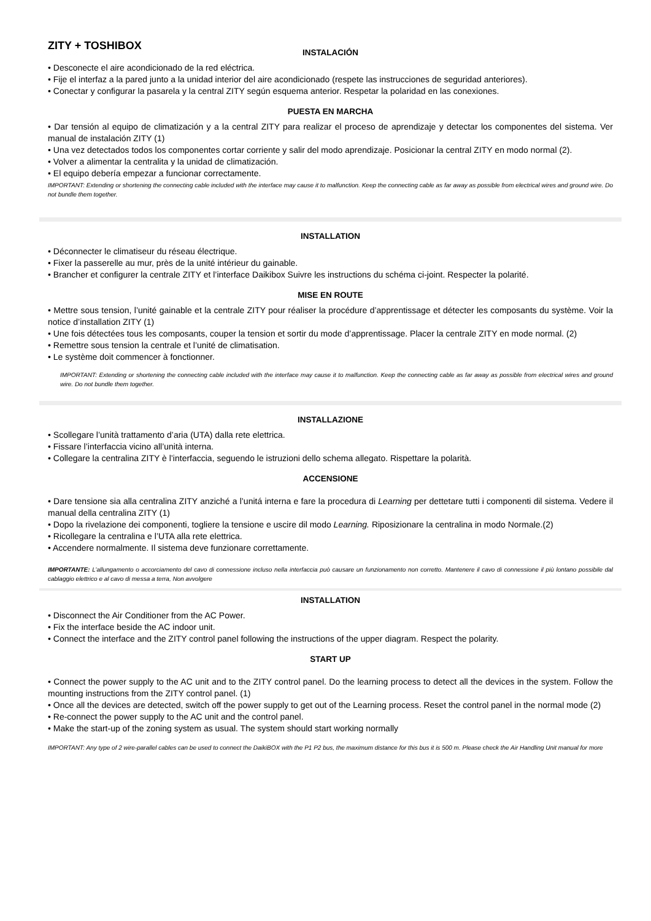ZITY + TOSHIBOX
INSTALACIÓN
• Desconecte el aire acondicionado de la red eléctrica.
• Fije el interfaz a la pared junto a la unidad interior del aire acondicionado (respete las instrucciones de seguridad anteriores).
• Conectar y configurar la pasarela y la central ZITY según esquema anterior. Respetar la polaridad en las conexiones.
PUESTA EN MARCHA
• Dar tensión al equipo de climatización y a la central ZITY para realizar el proceso de aprendizaje y detectar los componentes del sistema. Ver manual de instalación ZITY (1)
• Una vez detectados todos los componentes cortar corriente y salir del modo aprendizaje. Posicionar la central ZITY en modo normal (2).
• Volver a alimentar la centralita y la unidad de climatización.
• El equipo debería empezar a funcionar correctamente.
IMPORTANT: Extending or shortening the connecting cable included with the interface may cause it to malfunction. Keep the connecting cable as far away as possible from electrical wires and ground wire. Do not bundle them together.
INSTALLATION
• Déconnecter le climatiseur du réseau électrique.
• Fixer la passerelle au mur, près de la unité intérieur du gainable.
• Brancher et configurer la centrale ZITY et l’interface Daikibox Suivre les instructions du schéma ci-joint. Respecter la polarité.
MISE EN ROUTE
• Mettre sous tension, l’unité gainable et la centrale ZITY pour réaliser la procédure d’apprentissage et détecter les composants du système. Voir la notice d’installation ZITY (1)
• Une fois détectées tous les composants, couper la tension et sortir du mode d’apprentissage. Placer la centrale ZITY en mode normal. (2)
• Remettre sous tension la centrale et l’unité de climatisation.
• Le système doit commencer à fonctionner.
IMPORTANT: Extending or shortening the connecting cable included with the interface may cause it to malfunction. Keep the connecting cable as far away as possible from electrical wires and ground wire. Do not bundle them together.
INSTALLAZIONE
• Scollegare l’unità trattamento d’aria (UTA) dalla rete elettrica.
• Fissare l’interfaccia vicino all’unità interna.
• Collegare la centralina ZITY è l’interfaccia, seguendo le istruzioni dello schema allegato. Rispettare la polarità.
ACCENSIONE
• Dare tensione sia alla centralina ZITY anziché a l’unitá interna e fare la procedura di Learning per dettetare tutti i componenti dil sistema. Vedere il manual della centralina ZITY (1)
• Dopo la rivelazione dei componenti, togliere la tensione e uscire dil modo Learning. Riposizionare la centralina in modo Normale.(2)
• Ricollegare la centralina e l’UTA alla rete elettrica.
• Accendere normalmente. Il sistema deve funzionare correttamente.
IMPORTANTE: L’allungamento o accorciamento del cavo di connessione incluso nella interfaccia può causare un funzionamento non corretto. Mantenere il cavo di connessione il più lontano possibile dal cablaggio elettrico e al cavo di messa a terra, Non avvolgere
INSTALLATION
• Disconnect the Air Conditioner from the AC Power.
• Fix the interface beside the AC indoor unit.
• Connect the interface and the ZITY control panel following the instructions of the upper diagram. Respect the polarity.
START UP
• Connect the power supply to the AC unit and to the ZITY control panel. Do the learning process to detect all the devices in the system. Follow the mounting instructions from the ZITY control panel. (1)
• Once all the devices are detected, switch off the power supply to get out of the Learning process. Reset the control panel in the normal mode (2)
• Re-connect the power supply to the AC unit and the control panel.
• Make the start-up of the zoning system as usual. The system should start working normally
IMPORTANT: Any type of 2 wire-parallel cables can be used to connect the DaikiBOX with the P1 P2 bus, the maximum distance for this bus it is 500 m. Please check the Air Handling Unit manual for more